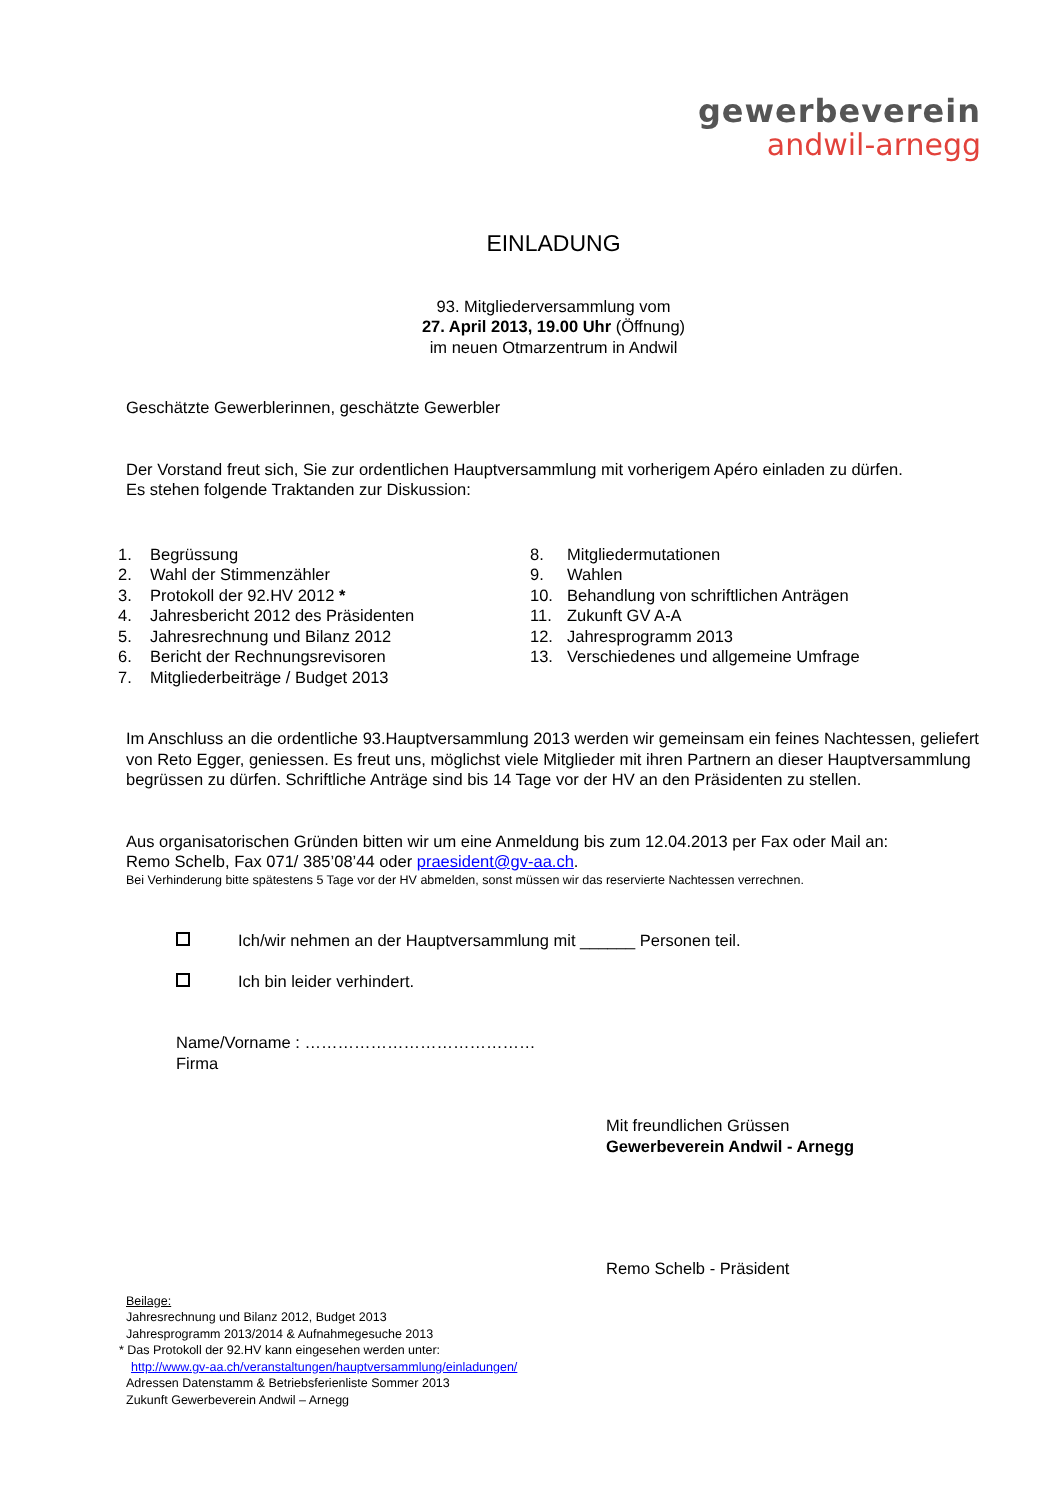gewerbeverein
andwil-arnegg
EINLADUNG
93. Mitgliederversammlung vom
27. April 2013, 19.00 Uhr (Öffnung)
im neuen Otmarzentrum in Andwil
Geschätzte Gewerblerinnen, geschätzte Gewerbler
Der Vorstand freut sich, Sie zur ordentlichen Hauptversammlung mit vorherigem Apéro einladen zu dürfen.
Es stehen folgende Traktanden zur Diskussion:
1. Begrüssung
2. Wahl der Stimmenzähler
3. Protokoll der 92.HV 2012 *
4. Jahresbericht 2012 des Präsidenten
5. Jahresrechnung und Bilanz 2012
6. Bericht der Rechnungsrevisoren
7. Mitgliederbeiträge / Budget 2013
8. Mitgliedermutationen
9. Wahlen
10. Behandlung von schriftlichen Anträgen
11. Zukunft GV A-A
12. Jahresprogramm 2013
13. Verschiedenes und allgemeine Umfrage
Im Anschluss an die ordentliche 93.Hauptversammlung 2013 werden wir gemeinsam ein feines Nachtessen, geliefert von Reto Egger, geniessen. Es freut uns, möglichst viele Mitglieder mit ihren Partnern an dieser Hauptversammlung begrüssen zu dürfen. Schriftliche Anträge sind bis 14 Tage vor der HV an den Präsidenten zu stellen.
Aus organisatorischen Gründen bitten wir um eine Anmeldung bis zum 12.04.2013 per Fax oder Mail an:
Remo Schelb, Fax 071/ 385’08’44 oder praesident@gv-aa.ch.
Bei Verhinderung bitte spätestens 5 Tage vor der HV abmelden, sonst müssen wir das reservierte Nachtessen verrechnen.
Ich/wir nehmen an der Hauptversammlung mit ______ Personen teil.
Ich bin leider verhindert.
Name/Vorname : ……………………………………
Firma
Mit freundlichen Grüssen
Gewerbeverein Andwil - Arnegg
Remo Schelb - Präsident
Beilage:
Jahresrechnung und Bilanz 2012, Budget 2013
Jahresprogramm 2013/2014 & Aufnahmegesuche 2013
* Das Protokoll der 92.HV kann eingesehen werden unter:
http://www.gv-aa.ch/veranstaltungen/hauptversammlung/einladungen/
Adressen Datenstamm & Betriebsferienliste Sommer 2013
Zukunft Gewerbeverein Andwil – Arnegg